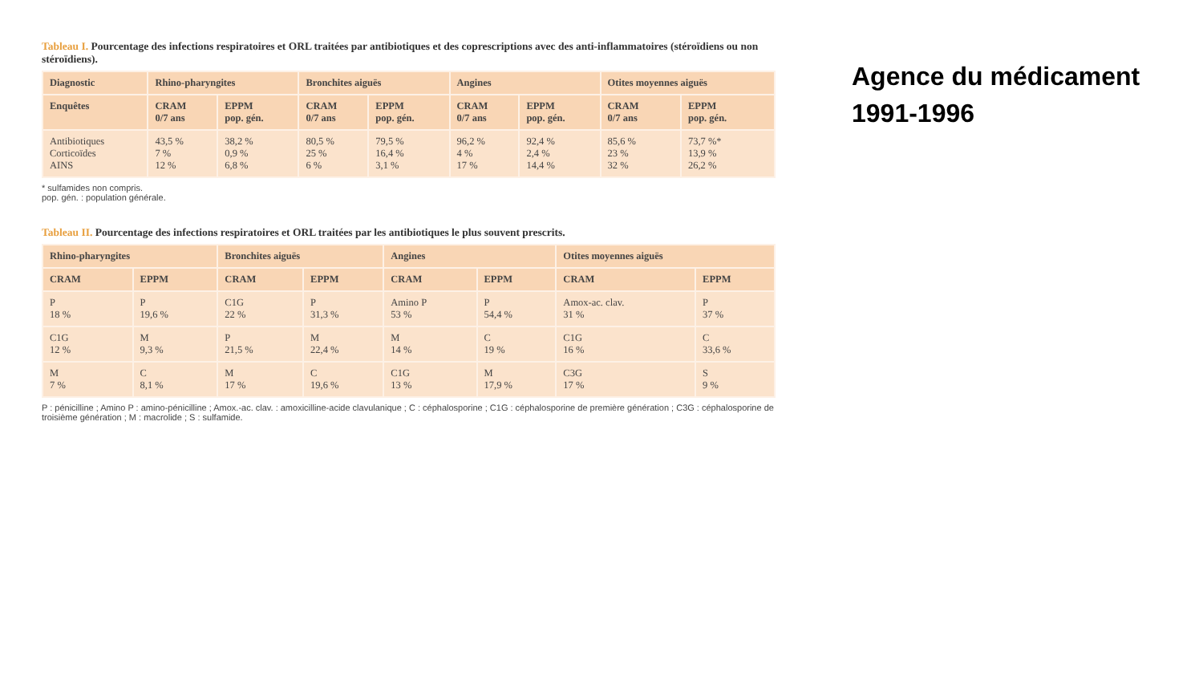Tableau I. Pourcentage des infections respiratoires et ORL traitées par antibiotiques et des coprescriptions avec des anti-inflammatoires (stéroïdiens ou non stéroïdiens).
| Diagnostic | Rhino-pharyngites | | Bronchites aiguës | | Angines | | Otites moyennes aiguës | |
| --- | --- | --- | --- | --- | --- | --- | --- | --- |
| Enquêtes | CRAM 0/7 ans | EPPM pop. gén. | CRAM 0/7 ans | EPPM pop. gén. | CRAM 0/7 ans | EPPM pop. gén. | CRAM 0/7 ans | EPPM pop. gén. |
| Antibiotiques Corticoïdes AINS | 43,5 % 7 % 12 % | 38,2 % 0,9 % 6,8 % | 80,5 % 25 % 6 % | 79,5 % 16,4 % 3,1 % | 96,2 % 4 % 17 % | 92,4 % 2,4 % 14,4 % | 85,6 % 23 % 32 % | 73,7 %* 13,9 % 26,2 % |
* sulfamides non compris.
pop. gén. : population générale.
Tableau II. Pourcentage des infections respiratoires et ORL traitées par les antibiotiques le plus souvent prescrits.
| Rhino-pharyngites | | Bronchites aiguës | | Angines | | Otites moyennes aiguës | |
| --- | --- | --- | --- | --- | --- | --- | --- |
| CRAM | EPPM | CRAM | EPPM | CRAM | EPPM | CRAM | EPPM |
| P 18 % | P 19,6 % | C1G 22 % | P 31,3 % | Amino P 53 % | P 54,4 % | Amox-ac. clav. 31 % | P 37 % |
| C1G 12 % | M 9,3 % | P 21,5 % | M 22,4 % | M 14 % | C 19 % | C1G 16 % | C 33,6 % |
| M 7 % | C 8,1 % | M 17 % | C 19,6 % | C1G 13 % | M 17,9 % | C3G 17 % | S 9 % |
P : pénicilline ; Amino P : amino-pénicilline ; Amox.-ac. clav. : amoxicilline-acide clavulanique ; C : céphalosporine ; C1G : céphalosporine de première génération ; C3G : céphalosporine de troisième génération ; M : macrolide ; S : sulfamide.
Agence du médicament
1991-1996